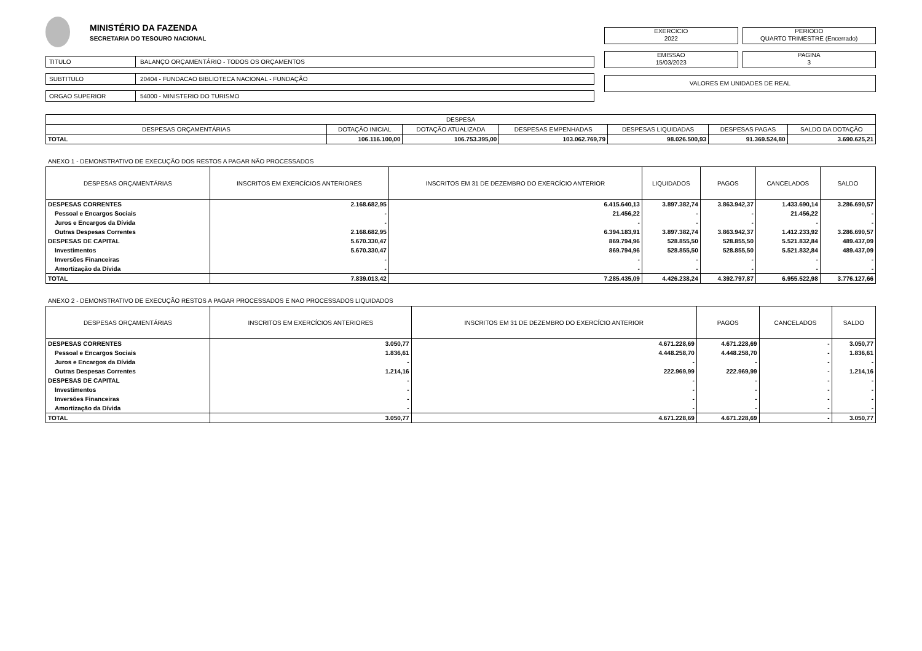MINISTÉRIO DA FAZENDA
SECRETARIA DO TESOURO NACIONAL
TITULO BALANÇO ORÇAMENTÁRIO - TODOS OS ORÇAMENTOS
SUBTITULO 20404 - FUNDACAO BIBLIOTECA NACIONAL - FUNDAÇÃO
ORGAO SUPERIOR 54000 - MINISTERIO DO TURISMO
EXERCICIO
2022
PERIODO
QUARTO TRIMESTRE (Encerrado)
EMISSAO
15/03/2023
PAGINA
3
VALORES EM UNIDADES DE REAL
| DESPESA | | | | | | |
| --- | --- | --- | --- | --- | --- | --- |
| DESPESAS ORÇAMENTÁRIAS | DOTAÇÃO INICIAL | DOTAÇÃO ATUALIZADA | DESPESAS EMPENHADAS | DESPESAS LIQUIDADAS | DESPESAS PAGAS | SALDO DA DOTAÇÃO |
| TOTAL | 106.116.100,00 | 106.753.395,00 | 103.062.769,79 | 98.026.500,93 | 91.369.524,80 | 3.690.625,21 |
ANEXO 1 - DEMONSTRATIVO DE EXECUÇÃO DOS RESTOS A PAGAR NÃO PROCESSADOS
| DESPESAS ORÇAMENTÁRIAS | INSCRITOS EM EXERCÍCIOS ANTERIORES | INSCRITOS EM 31 DE DEZEMBRO DO EXERCÍCIO ANTERIOR | LIQUIDADOS | PAGOS | CANCELADOS | SALDO |
| --- | --- | --- | --- | --- | --- | --- |
| DESPESAS CORRENTES | 2.168.682,95 | 6.415.640,13 | 3.897.382,74 | 3.863.942,37 | 1.433.690,14 | 3.286.690,57 |
| Pessoal e Encargos Sociais | - | 21.456,22 | - | - | 21.456,22 | - |
| Juros e Encargos da Dívida | - | - | - | - | - | - |
| Outras Despesas Correntes | 2.168.682,95 | 6.394.183,91 | 3.897.382,74 | 3.863.942,37 | 1.412.233,92 | 3.286.690,57 |
| DESPESAS DE CAPITAL | 5.670.330,47 | 869.794,96 | 528.855,50 | 528.855,50 | 5.521.832,84 | 489.437,09 |
| Investimentos | 5.670.330,47 | 869.794,96 | 528.855,50 | 528.855,50 | 5.521.832,84 | 489.437,09 |
| Inversões Financeiras | - | - | - | - | - | - |
| Amortização da Dívida | - | - | - | - | - | - |
| TOTAL | 7.839.013,42 | 7.285.435,09 | 4.426.238,24 | 4.392.797,87 | 6.955.522,98 | 3.776.127,66 |
ANEXO 2 - DEMONSTRATIVO DE EXECUÇÃO RESTOS A PAGAR PROCESSADOS E NAO PROCESSADOS LIQUIDADOS
| DESPESAS ORÇAMENTÁRIAS | INSCRITOS EM EXERCÍCIOS ANTERIORES | INSCRITOS EM 31 DE DEZEMBRO DO EXERCÍCIO ANTERIOR | PAGOS | CANCELADOS | SALDO |
| --- | --- | --- | --- | --- | --- |
| DESPESAS CORRENTES | 3.050,77 | 4.671.228,69 | 4.671.228,69 | - | 3.050,77 |
| Pessoal e Encargos Sociais | 1.836,61 | 4.448.258,70 | 4.448.258,70 | - | 1.836,61 |
| Juros e Encargos da Dívida | - | - | - | - | - |
| Outras Despesas Correntes | 1.214,16 | 222.969,99 | 222.969,99 | - | 1.214,16 |
| DESPESAS DE CAPITAL | - | - | - | - | - |
| Investimentos | - | - | - | - | - |
| Inversões Financeiras | - | - | - | - | - |
| Amortização da Dívida | - | - | - | - | - |
| TOTAL | 3.050,77 | 4.671.228,69 | 4.671.228,69 | - | 3.050,77 |